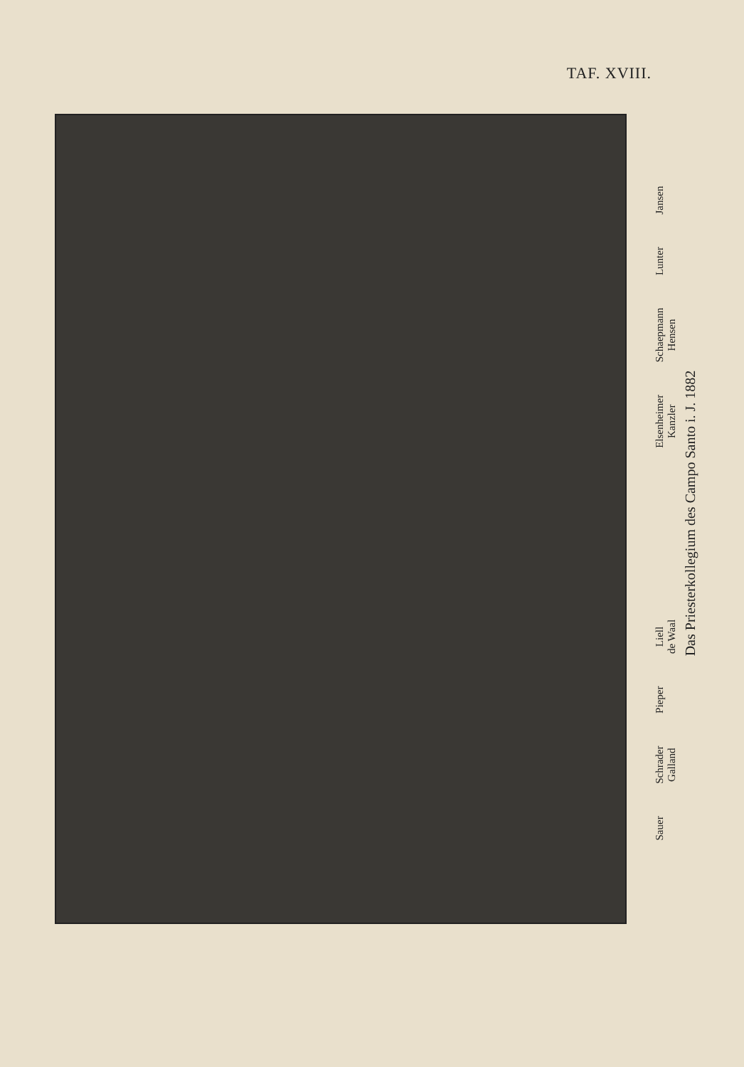TAF. XVIII.
Sauer
Schrader
Galland
Pieper
Liell
de Waal
Elsenheimer
Kanzler
Schaepmann
Hensen
Lunter
Jansen
Das Priesterkollegium des Campo Santo i. J. 1882